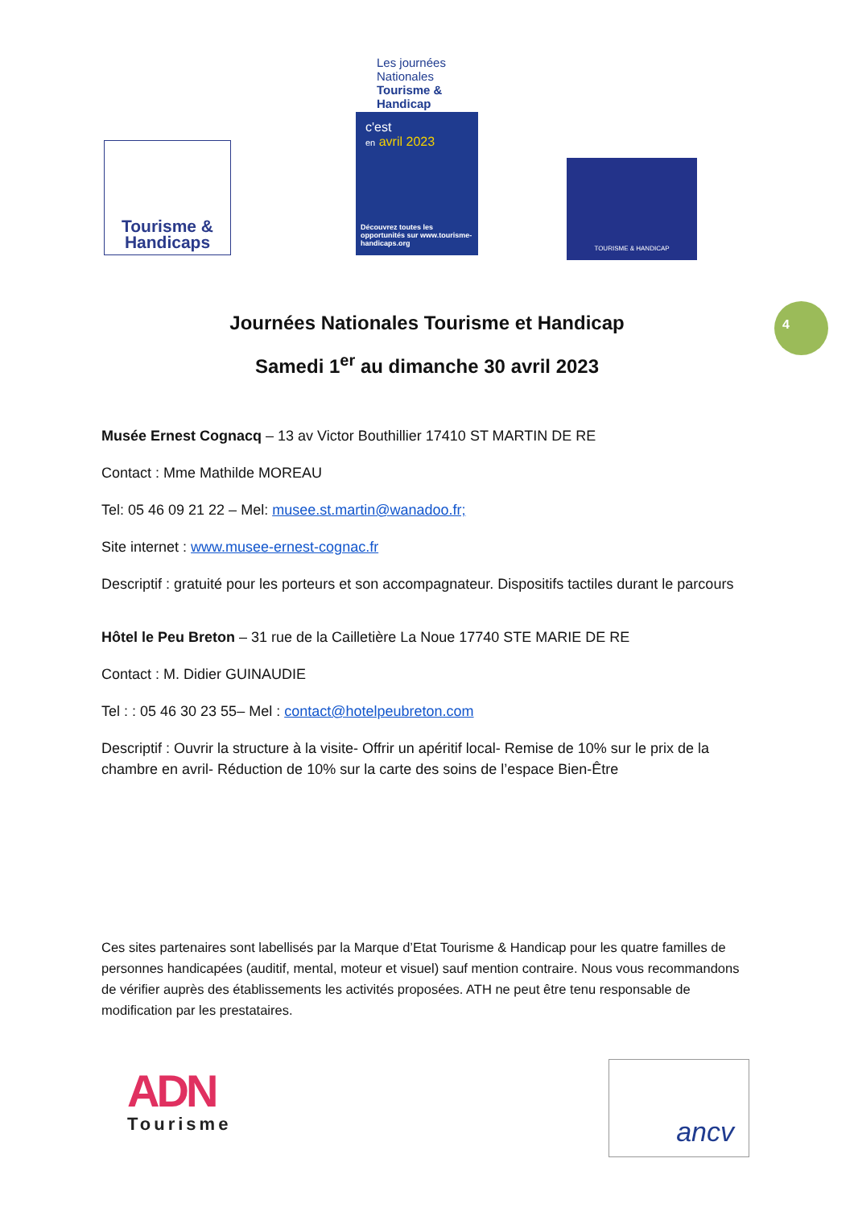Tourisme &
Handicaps
Les journées Nationales Tourisme & Handicap
c'est
en avril 2023
Découvrez toutes les opportunités sur www.tourisme-handicaps.org
TOURISME & HANDICAP
4
Journées Nationales Tourisme et Handicap
Samedi 1<sup>er</sup> au dimanche 30 avril 2023
Musée Ernest Cognacq – 13 av Victor Bouthillier 17410 ST MARTIN DE RE
Contact : Mme Mathilde MOREAU
Tel: 05 46 09 21 22 – Mel: musee.st.martin@wanadoo.fr;
Site internet : www.musee-ernest-cognac.fr
Descriptif : gratuité pour les porteurs et son accompagnateur. Dispositifs tactiles durant le parcours
Hôtel le Peu Breton – 31 rue de la Cailletière La Noue 17740 STE MARIE DE RE
Contact : M. Didier GUINAUDIE
Tel : : 05 46 30 23 55– Mel : contact@hotelpeubreton.com
Descriptif : Ouvrir la structure à la visite- Offrir un apéritif local- Remise de 10% sur le prix de la chambre en avril- Réduction de 10% sur la carte des soins de l’espace Bien-Être
Ces sites partenaires sont labellisés par la Marque d’Etat Tourisme & Handicap pour les quatre familles de personnes handicapées (auditif, mental, moteur et visuel) sauf mention contraire. Nous vous recommandons de vérifier auprès des établissements les activités proposées. ATH ne peut être tenu responsable de modification par les prestataires.
ADN
Tourisme
ancv